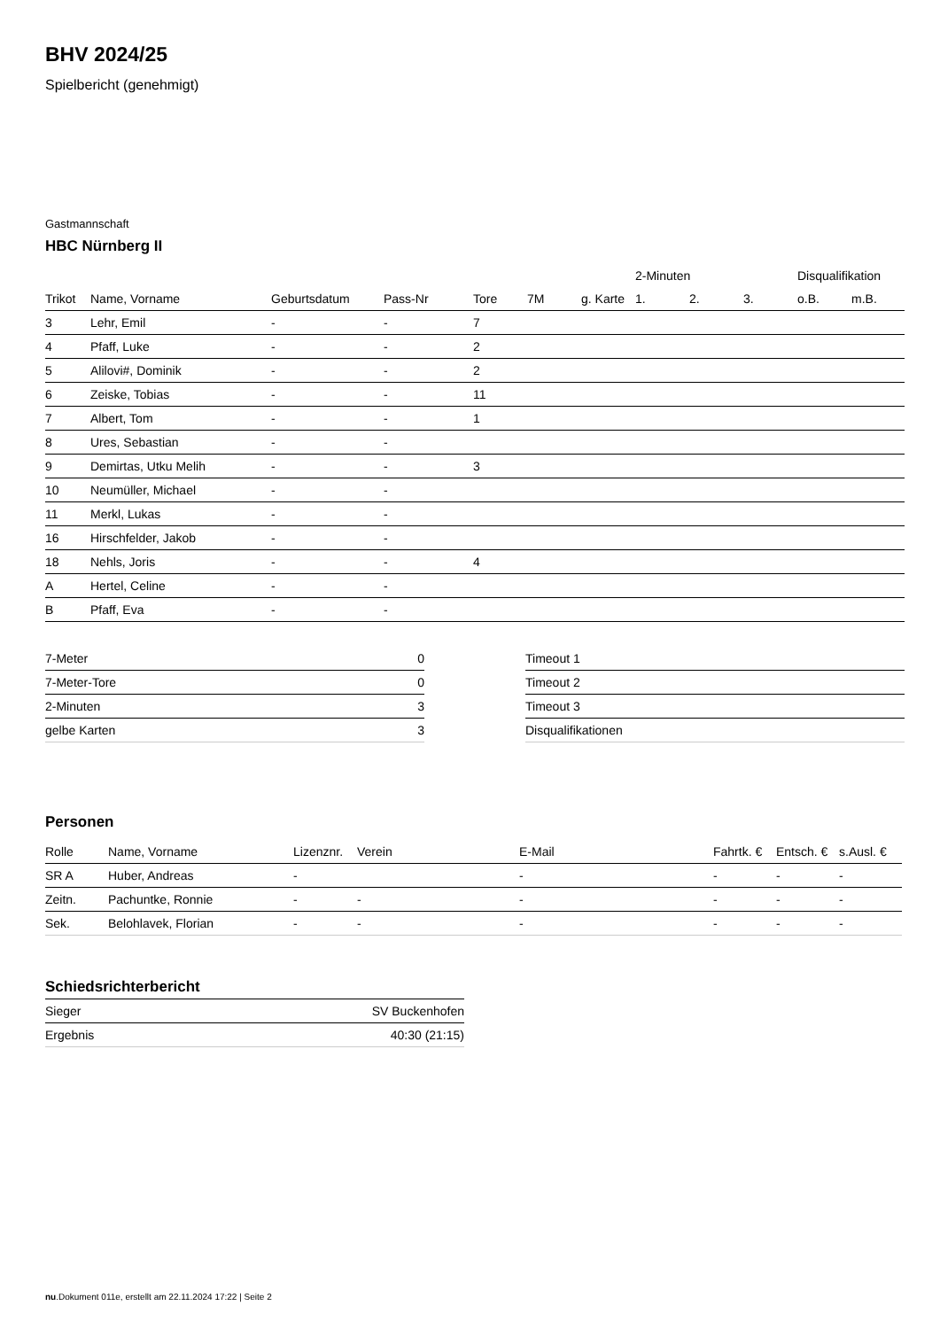BHV 2024/25
Spielbericht (genehmigt)
Gastmannschaft
HBC Nürnberg II
| | | | | | | | 2-Minuten | | | Disqualifikation | |
| --- | --- | --- | --- | --- | --- | --- | --- | --- | --- | --- | --- |
| Trikot | Name, Vorname | Geburtsdatum | Pass-Nr | Tore | 7M | g. Karte | 1. | 2. | 3. | o.B. | m.B. |
| 3 | Lehr, Emil | - | - | 7 | | | | | | | |
| 4 | Pfaff, Luke | - | - | 2 | | | | | | | |
| 5 | Alilovi#, Dominik | - | - | 2 | | | | | | | |
| 6 | Zeiske, Tobias | - | - | 11 | | | | | | | |
| 7 | Albert, Tom | - | - | 1 | | | | | | | |
| 8 | Ures, Sebastian | - | - | | | | | | | | |
| 9 | Demirtas, Utku Melih | - | - | 3 | | | | | | | |
| 10 | Neumüller, Michael | - | - | | | | | | | | |
| 11 | Merkl, Lukas | - | - | | | | | | | | |
| 16 | Hirschfelder, Jakob | - | - | | | | | | | | |
| 18 | Nehls, Joris | - | - | 4 | | | | | | | |
| A | Hertel, Celine | - | - | | | | | | | | |
| B | Pfaff, Eva | - | - | | | | | | | | |
| 7-Meter | 0 |
| 7-Meter-Tore | 0 |
| 2-Minuten | 3 |
| gelbe Karten | 3 |
| Timeout 1 |
| Timeout 2 |
| Timeout 3 |
| Disqualifikationen |
Personen
| Rolle | Name, Vorname | Lizenznr. | Verein | E-Mail | Fahrtk. € | Entsch. € | s.Ausl. € |
| --- | --- | --- | --- | --- | --- | --- | --- |
| SR A | Huber, Andreas | - | | - | - | - | - |
| Zeitn. | Pachuntke, Ronnie | - | - | - | - | - | - |
| Sek. | Belohlavek, Florian | - | - | - | - | - | - |
Schiedsrichterbericht
| Sieger | SV Buckenhofen |
| Ergebnis | 40:30 (21:15) |
nu.Dokument 011e, erstellt am 22.11.2024 17:22 | Seite 2